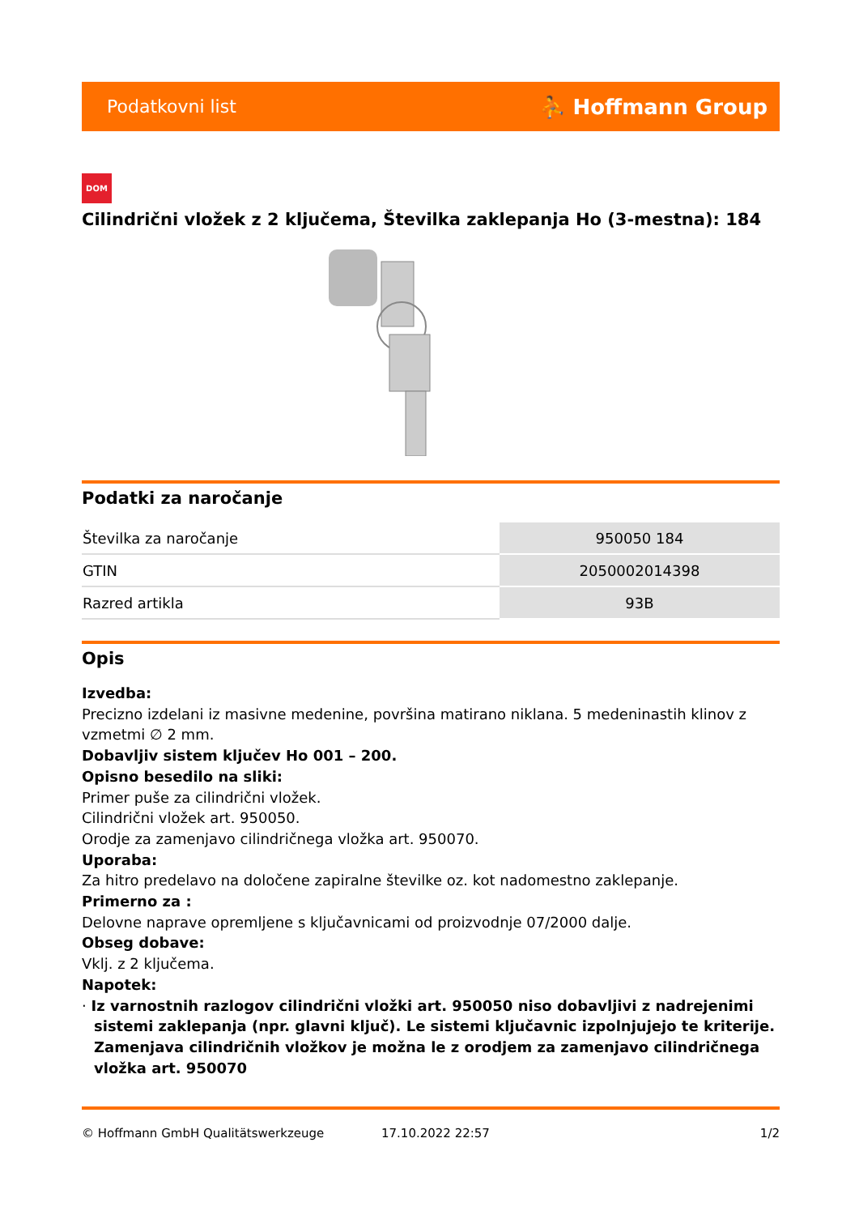Podatkovni list ⛹ Hoffmann Group
DOM
Cilindrični vložek z 2 ključema, Številka zaklepanja Ho (3-mestna): 184
Podatki za naročanje
| Številka za naročanje | 950050 184 |
| GTIN | 2050002014398 |
| Razred artikla | 93B |
Opis
Izvedba:
Precizno izdelani iz masivne medenine, površina matirano niklana. 5 medeninastih klinov z vzmetmi ∅ 2 mm.
Dobavljiv sistem ključev Ho 001 – 200.
Opisno besedilo na sliki:
Primer puše za cilindrični vložek.
Cilindrični vložek art. 950050.
Orodje za zamenjavo cilindričnega vložka art. 950070.
Uporaba:
Za hitro predelavo na določene zapiralne številke oz. kot nadomestno zaklepanje.
Primerno za :
Delovne naprave opremljene s ključavnicami od proizvodnje 07/2000 dalje.
Obseg dobave:
Vklj. z 2 ključema.
Napotek:
· Iz varnostnih razlogov cilindrični vložki art. 950050 niso dobavljivi z nadrejenimi sistemi zaklepanja (npr. glavni ključ). Le sistemi ključavnic izpolnjujejo te kriterije. Zamenjava cilindričnih vložkov je možna le z orodjem za zamenjavo cilindričnega vložka art. 950070
© Hoffmann GmbH Qualitätswerkzeuge 17.10.2022 22:57 1/2